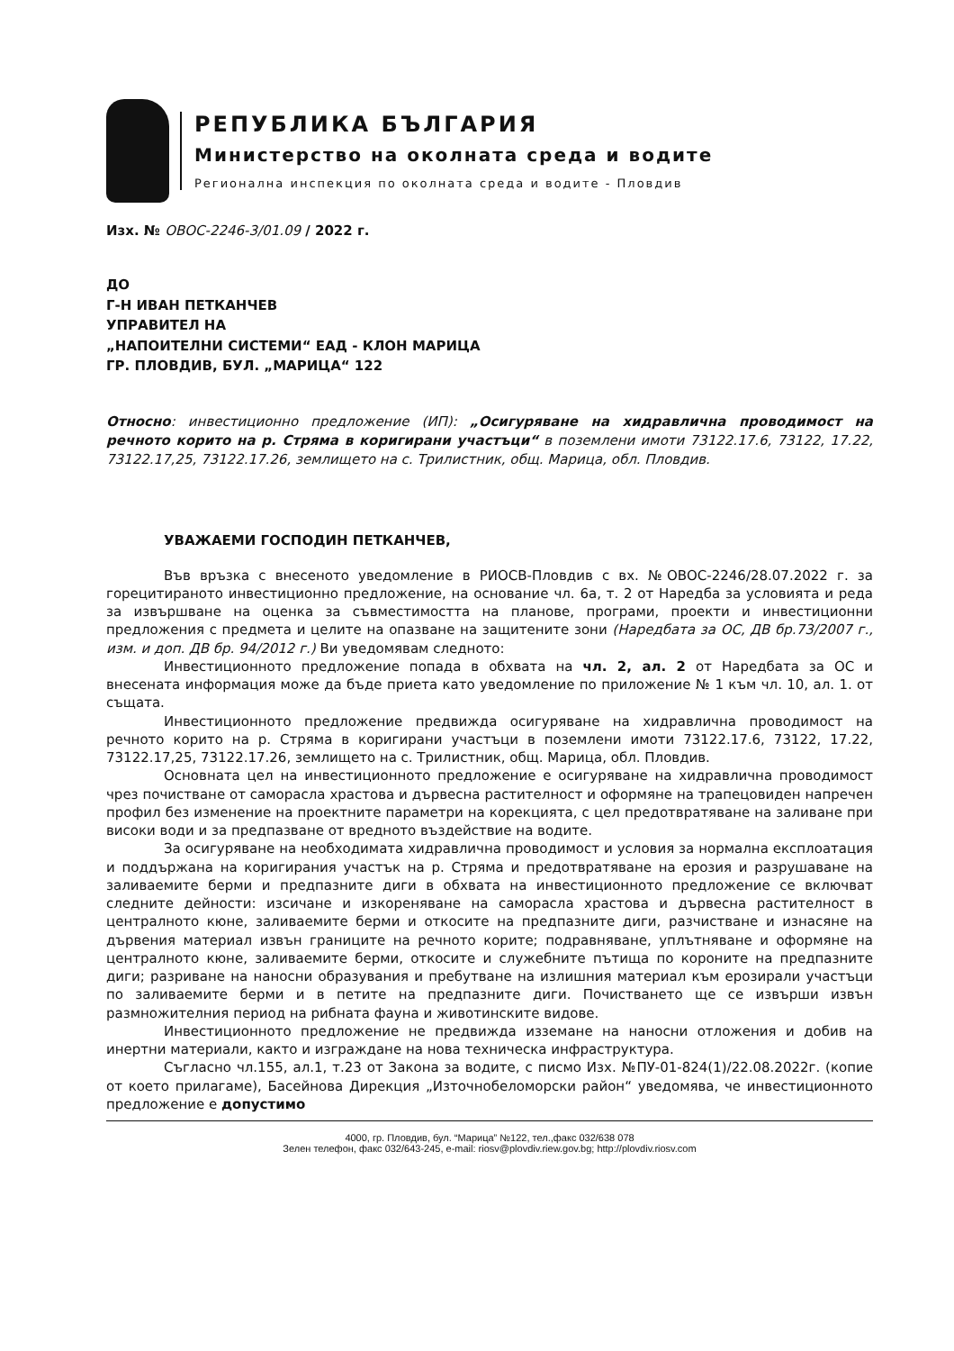РЕПУБЛИКА БЪЛГАРИЯ
Министерство на околната среда и водите
Регионална инспекция по околната среда и водите - Пловдив
Изх. № ОВОС-2246-3/01.09 / 2022 г.
ДО
Г-Н ИВАН ПЕТКАНЧЕВ
УПРАВИТЕЛ НА
„НАПОИТЕЛНИ СИСТЕМИ“ ЕАД - КЛОН МАРИЦА
ГР. ПЛОВДИВ, БУЛ. „МАРИЦА“ 122
Относно: инвестиционно предложение (ИП): „Осигуряване на хидравлична проводимост на речното корито на р. Стряма в коригирани участъци“ в поземлени имоти 73122.17.6, 73122, 17.22, 73122.17,25, 73122.17.26, землището на с. Трилистник, общ. Марица, обл. Пловдив.
УВАЖАЕМИ ГОСПОДИН ПЕТКАНЧЕВ,
Във връзка с внесеното уведомление в РИОСВ-Пловдив с вх. №ОВОС-2246/28.07.2022 г. за горецитираното инвестиционно предложение, на основание чл. 6а, т. 2 от Наредба за условията и реда за извършване на оценка за съвместимостта на планове, програми, проекти и инвестиционни предложения с предмета и целите на опазване на защитените зони (Наредбата за ОС, ДВ бр.73/2007 г., изм. и доп. ДВ бр. 94/2012 г.) Ви уведомявам следното:
Инвестиционното предложение попада в обхвата на чл. 2, ал. 2 от Наредбата за ОС и внесената информация може да бъде приета като уведомление по приложение № 1 към чл. 10, ал. 1. от същата.
Инвестиционното предложение предвижда осигуряване на хидравлична проводимост на речното корито на р. Стряма в коригирани участъци в поземлени имоти 73122.17.6, 73122, 17.22, 73122.17,25, 73122.17.26, землището на с. Трилистник, общ. Марица, обл. Пловдив.
Основната цел на инвестиционното предложение е осигуряване на хидравлична проводимост чрез почистване от саморасла храстова и дървесна растителност и оформяне на трапецовиден напречен профил без изменение на проектните параметри на корекцията, с цел предотвратяване на заливане при високи води и за предпазване от вредното въздействие на водите.
За осигуряване на необходимата хидравлична проводимост и условия за нормална експлоатация и поддържана на коригирания участък на р. Стряма и предотвратяване на ерозия и разрушаване на заливаемите берми и предпазните диги в обхвата на инвестиционното предложение се включват следните дейности: изсичане и изкореняване на саморасла храстова и дървесна растителност в централното кюне, заливаемите берми и откосите на предпазните диги, разчистване и изнасяне на дървения материал извън границите на речното корите; подравняване, уплътняване и оформяне на централното кюне, заливаемите берми, откосите и служебните пътища по короните на предпазните диги; разриване на наносни образувания и пребутване на излишния материал към ерозирали участъци по заливаемите берми и в петите на предпазните диги. Почистването ще се извърши извън размножителния период на рибната фауна и животинските видове.
Инвестиционното предложение не предвижда изземане на наносни отложения и добив на инертни материали, както и изграждане на нова техническа инфраструктура.
Съгласно чл.155, ал.1, т.23 от Закона за водите, с писмо Изх. №ПУ-01-824(1)/22.08.2022г. (копие от което прилагаме), Басейнова Дирекция „Източнобеломорски район“ уведомява, че инвестиционното предложение е допустимо
4000, гр. Пловдив, бул. “Марица” №122, тел.,факс 032/638 078
Зелен телефон, факс 032/643-245, e-mail: riosv@plovdiv.riew.gov.bg; http://plovdiv.riosv.com